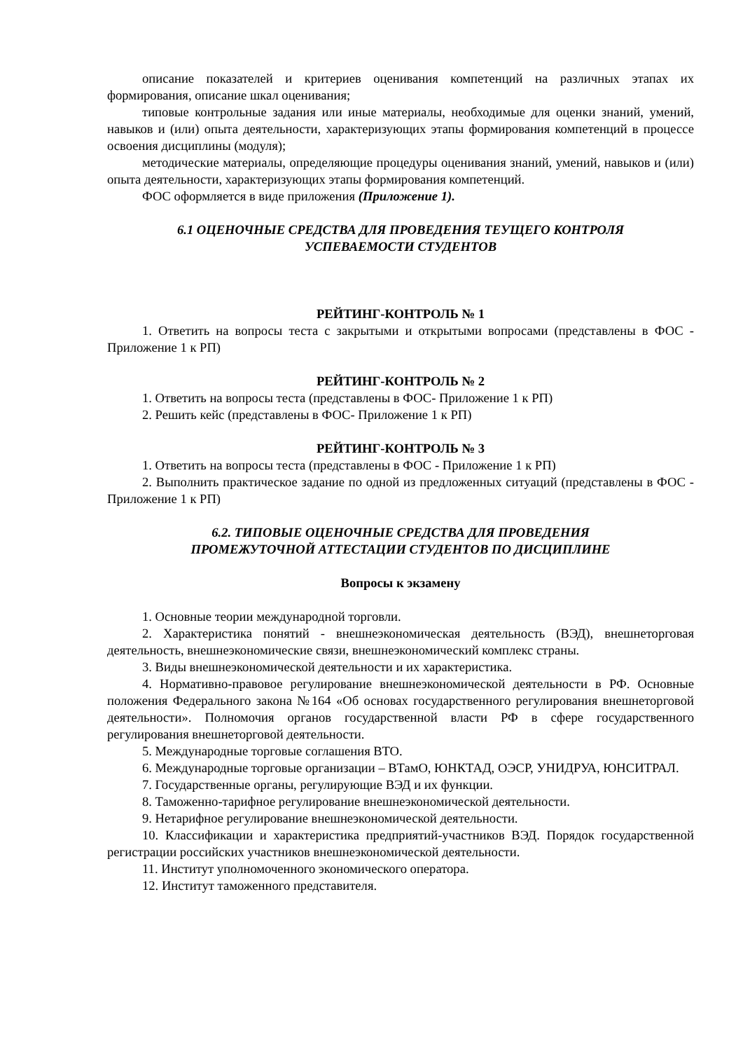описание показателей и критериев оценивания компетенций на различных этапах их формирования, описание шкал оценивания;
типовые контрольные задания или иные материалы, необходимые для оценки знаний, умений, навыков и (или) опыта деятельности, характеризующих этапы формирования компетенций в процессе освоения дисциплины (модуля);
методические материалы, определяющие процедуры оценивания знаний, умений, навыков и (или) опыта деятельности, характеризующих этапы формирования компетенций.
ФОС оформляется в виде приложения (Приложение 1).
6.1 ОЦЕНОЧНЫЕ СРЕДСТВА ДЛЯ ПРОВЕДЕНИЯ ТЕУЩЕГО КОНТРОЛЯ
УСПЕВАЕМОСТИ СТУДЕНТОВ
РЕЙТИНГ-КОНТРОЛЬ № 1
1. Ответить на вопросы теста с закрытыми и открытыми вопросами (представлены в ФОС - Приложение 1 к РП)
РЕЙТИНГ-КОНТРОЛЬ № 2
1. Ответить на вопросы теста (представлены в ФОС- Приложение 1 к РП)
2. Решить кейс (представлены в ФОС- Приложение 1 к РП)
РЕЙТИНГ-КОНТРОЛЬ № 3
1. Ответить на вопросы теста (представлены в ФОС - Приложение 1 к РП)
2. Выполнить практическое задание по одной из предложенных ситуаций (представлены в ФОС - Приложение 1 к РП)
6.2. ТИПОВЫЕ ОЦЕНОЧНЫЕ СРЕДСТВА ДЛЯ ПРОВЕДЕНИЯ
ПРОМЕЖУТОЧНОЙ АТТЕСТАЦИИ СТУДЕНТОВ ПО ДИСЦИПЛИНЕ
Вопросы к экзамену
1. Основные теории международной торговли.
2. Характеристика понятий - внешнеэкономическая деятельность (ВЭД), внешнеторговая деятельность, внешнеэкономические связи, внешнеэкономический комплекс страны.
3. Виды внешнеэкономической деятельности и их характеристика.
4. Нормативно-правовое регулирование внешнеэкономической деятельности в РФ. Основные положения Федерального закона №164 «Об основах государственного регулирования внешнеторговой деятельности». Полномочия органов государственной власти РФ в сфере государственного регулирования внешнеторговой деятельности.
5. Международные торговые соглашения ВТО.
6. Международные торговые организации – ВТамО, ЮНКТАД, ОЭСР, УНИДРУА, ЮНСИТРАЛ.
7. Государственные органы, регулирующие ВЭД и их функции.
8. Таможенно-тарифное регулирование внешнеэкономической деятельности.
9. Нетарифное регулирование внешнеэкономической деятельности.
10. Классификации и характеристика предприятий-участников ВЭД. Порядок государственной регистрации российских участников внешнеэкономической деятельности.
11. Институт уполномоченного экономического оператора.
12. Институт таможенного представителя.